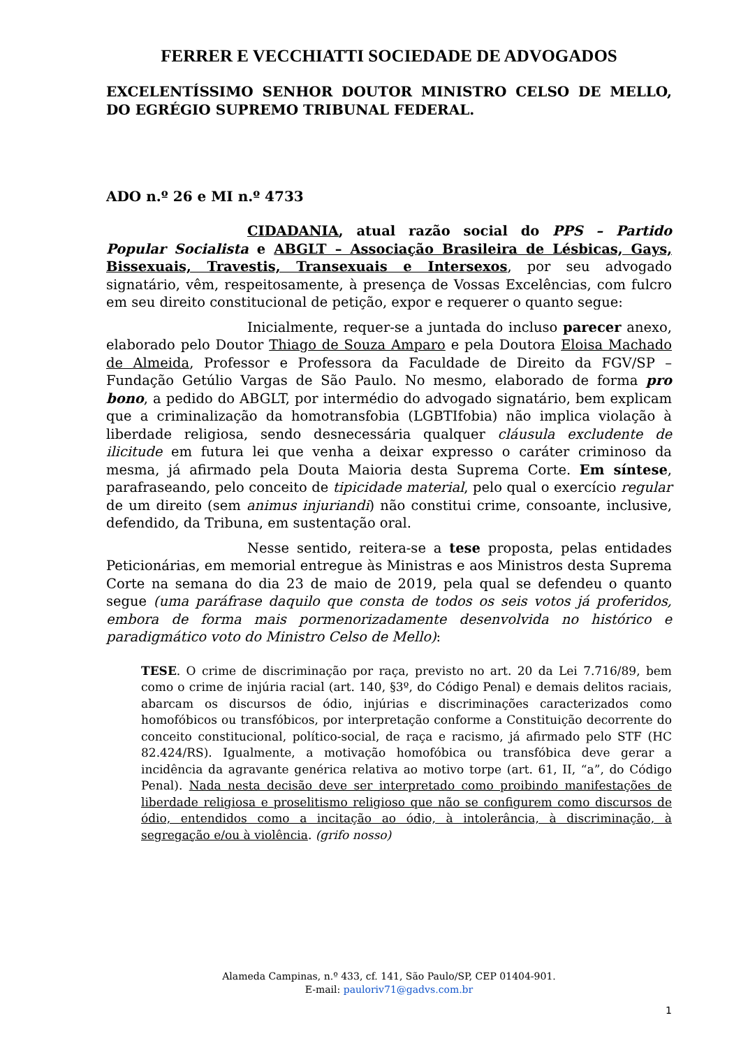FERRER E VECCHIATTI SOCIEDADE DE ADVOGADOS
EXCELENTÍSSIMO SENHOR DOUTOR MINISTRO CELSO DE MELLO, DO EGRÉGIO SUPREMO TRIBUNAL FEDERAL.
ADO n.º 26 e MI n.º 4733
CIDADANIA, atual razão social do PPS – Partido Popular Socialista e ABGLT – Associação Brasileira de Lésbicas, Gays, Bissexuais, Travestis, Transexuais e Intersexos, por seu advogado signatário, vêm, respeitosamente, à presença de Vossas Excelências, com fulcro em seu direito constitucional de petição, expor e requerer o quanto segue:
Inicialmente, requer-se a juntada do incluso parecer anexo, elaborado pelo Doutor Thiago de Souza Amparo e pela Doutora Eloisa Machado de Almeida, Professor e Professora da Faculdade de Direito da FGV/SP – Fundação Getúlio Vargas de São Paulo. No mesmo, elaborado de forma pro bono, a pedido do ABGLT, por intermédio do advogado signatário, bem explicam que a criminalização da homotransfobia (LGBTIfobia) não implica violação à liberdade religiosa, sendo desnecessária qualquer cláusula excludente de ilicitude em futura lei que venha a deixar expresso o caráter criminoso da mesma, já afirmado pela Douta Maioria desta Suprema Corte. Em síntese, parafraseando, pelo conceito de tipicidade material, pelo qual o exercício regular de um direito (sem animus injuriandi) não constitui crime, consoante, inclusive, defendido, da Tribuna, em sustentação oral.
Nesse sentido, reitera-se a tese proposta, pelas entidades Peticionárias, em memorial entregue às Ministras e aos Ministros desta Suprema Corte na semana do dia 23 de maio de 2019, pela qual se defendeu o quanto segue (uma paráfrase daquilo que consta de todos os seis votos já proferidos, embora de forma mais pormenorizadamente desenvolvida no histórico e paradigmático voto do Ministro Celso de Mello):
TESE. O crime de discriminação por raça, previsto no art. 20 da Lei 7.716/89, bem como o crime de injúria racial (art. 140, §3º, do Código Penal) e demais delitos raciais, abarcam os discursos de ódio, injúrias e discriminações caracterizados como homofóbicos ou transfóbicos, por interpretação conforme a Constituição decorrente do conceito constitucional, político-social, de raça e racismo, já afirmado pelo STF (HC 82.424/RS). Igualmente, a motivação homofóbica ou transfóbica deve gerar a incidência da agravante genérica relativa ao motivo torpe (art. 61, II, “a”, do Código Penal). Nada nesta decisão deve ser interpretado como proibindo manifestações de liberdade religiosa e proselitismo religioso que não se configurem como discursos de ódio, entendidos como a incitação ao ódio, à intolerância, à discriminação, à segregação e/ou à violência. (grifo nosso)
Alameda Campinas, n.º 433, cf. 141, São Paulo/SP, CEP 01404-901.
E-mail: pauloriv71@gadvs.com.br
1